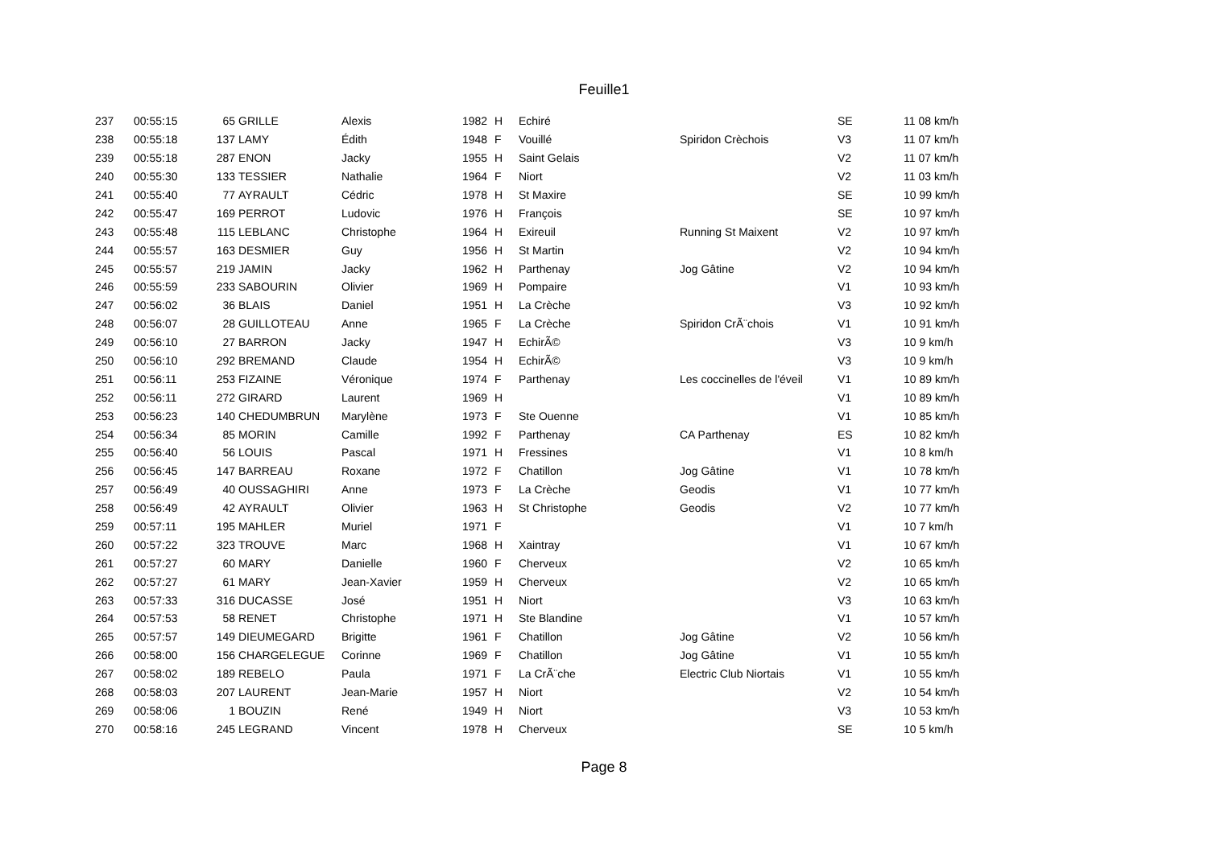Feuille1
| 237 | 00:55:15 | 65 | GRILLE | Alexis | 1982 | H | Echiré | | SE | 11 08 km/h |
| 238 | 00:55:18 | 137 | LAMY | Édith | 1948 | F | Vouillé | Spiridon Crèchois | V3 | 11 07 km/h |
| 239 | 00:55:18 | 287 | ENON | Jacky | 1955 | H | Saint Gelais | | V2 | 11 07 km/h |
| 240 | 00:55:30 | 133 | TESSIER | Nathalie | 1964 | F | Niort | | V2 | 11 03 km/h |
| 241 | 00:55:40 | 77 | AYRAULT | Cédric | 1978 | H | St Maxire | | SE | 10 99 km/h |
| 242 | 00:55:47 | 169 | PERROT | Ludovic | 1976 | H | François | | SE | 10 97 km/h |
| 243 | 00:55:48 | 115 | LEBLANC | Christophe | 1964 | H | Exireuil | Running St Maixent | V2 | 10 97 km/h |
| 244 | 00:55:57 | 163 | DESMIER | Guy | 1956 | H | St Martin | | V2 | 10 94 km/h |
| 245 | 00:55:57 | 219 | JAMIN | Jacky | 1962 | H | Parthenay | Jog Gâtine | V2 | 10 94 km/h |
| 246 | 00:55:59 | 233 | SABOURIN | Olivier | 1969 | H | Pompaire | | V1 | 10 93 km/h |
| 247 | 00:56:02 | 36 | BLAIS | Daniel | 1951 | H | La Crèche | | V3 | 10 92 km/h |
| 248 | 00:56:07 | 28 | GUILLOTEAU | Anne | 1965 | F | La Crèche | Spiridon CrÃ¨chois | V1 | 10 91 km/h |
| 249 | 00:56:10 | 27 | BARRON | Jacky | 1947 | H | EchirÃ© | | V3 | 10 9 km/h |
| 250 | 00:56:10 | 292 | BREMAND | Claude | 1954 | H | EchirÃ© | | V3 | 10 9 km/h |
| 251 | 00:56:11 | 253 | FIZAINE | Véronique | 1974 | F | Parthenay | Les coccinelles de l'éveil | V1 | 10 89 km/h |
| 252 | 00:56:11 | 272 | GIRARD | Laurent | 1969 | H | | | V1 | 10 89 km/h |
| 253 | 00:56:23 | 140 | CHEDUMBRUN | Marylène | 1973 | F | Ste Ouenne | | V1 | 10 85 km/h |
| 254 | 00:56:34 | 85 | MORIN | Camille | 1992 | F | Parthenay | CA Parthenay | ES | 10 82 km/h |
| 255 | 00:56:40 | 56 | LOUIS | Pascal | 1971 | H | Fressines | | V1 | 10 8 km/h |
| 256 | 00:56:45 | 147 | BARREAU | Roxane | 1972 | F | Chatillon | Jog Gâtine | V1 | 10 78 km/h |
| 257 | 00:56:49 | 40 | OUSSAGHIRI | Anne | 1973 | F | La Crèche | Geodis | V1 | 10 77 km/h |
| 258 | 00:56:49 | 42 | AYRAULT | Olivier | 1963 | H | St Christophe | Geodis | V2 | 10 77 km/h |
| 259 | 00:57:11 | 195 | MAHLER | Muriel | 1971 | F | | | V1 | 10 7 km/h |
| 260 | 00:57:22 | 323 | TROUVE | Marc | 1968 | H | Xaintray | | V1 | 10 67 km/h |
| 261 | 00:57:27 | 60 | MARY | Danielle | 1960 | F | Cherveux | | V2 | 10 65 km/h |
| 262 | 00:57:27 | 61 | MARY | Jean-Xavier | 1959 | H | Cherveux | | V2 | 10 65 km/h |
| 263 | 00:57:33 | 316 | DUCASSE | José | 1951 | H | Niort | | V3 | 10 63 km/h |
| 264 | 00:57:53 | 58 | RENET | Christophe | 1971 | H | Ste Blandine | | V1 | 10 57 km/h |
| 265 | 00:57:57 | 149 | DIEUMEGARD | Brigitte | 1961 | F | Chatillon | Jog Gâtine | V2 | 10 56 km/h |
| 266 | 00:58:00 | 156 | CHARGELEGUE | Corinne | 1969 | F | Chatillon | Jog Gâtine | V1 | 10 55 km/h |
| 267 | 00:58:02 | 189 | REBELO | Paula | 1971 | F | La CrÃ¨che | Electric Club Niortais | V1 | 10 55 km/h |
| 268 | 00:58:03 | 207 | LAURENT | Jean-Marie | 1957 | H | Niort | | V2 | 10 54 km/h |
| 269 | 00:58:06 | 1 | BOUZIN | René | 1949 | H | Niort | | V3 | 10 53 km/h |
| 270 | 00:58:16 | 245 | LEGRAND | Vincent | 1978 | H | Cherveux | | SE | 10 5 km/h |
Page 8